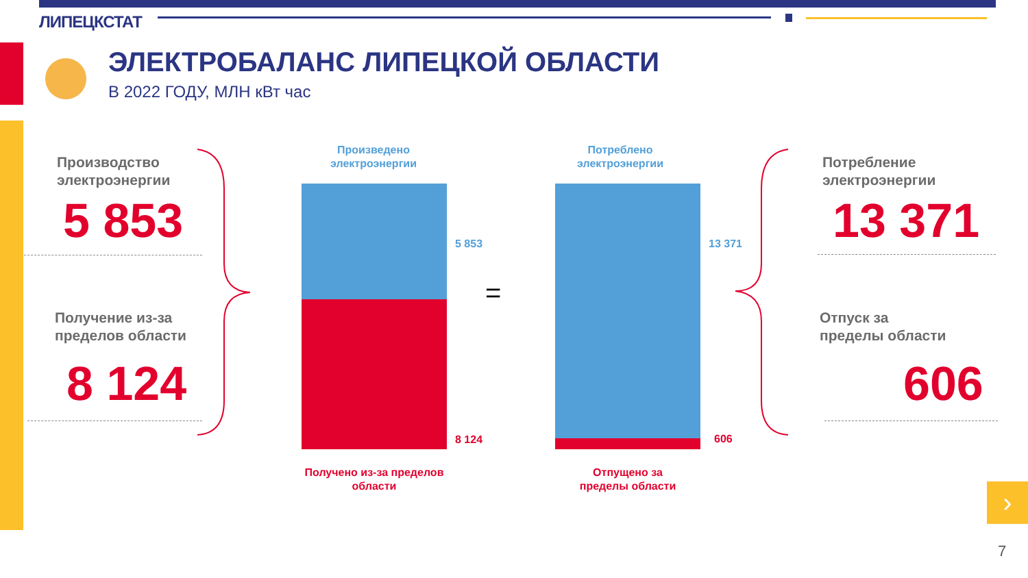ЛИПЕЦКСТАТ
ЭЛЕКТРОБАЛАНС ЛИПЕЦКОЙ ОБЛАСТИ
В 2022 ГОДУ, МЛН кВт час
Производство
электроэнергии
5 853
Получение из-за
пределов области
8 124
Произведено электроэнергии
5 853
8 124
Получено из-за пределов области
=
Потреблено электроэнергии
13 371
606
Отпущено за пределы области
Потребление
электроэнергии
13 371
Отпуск за
пределы области
606
›
7